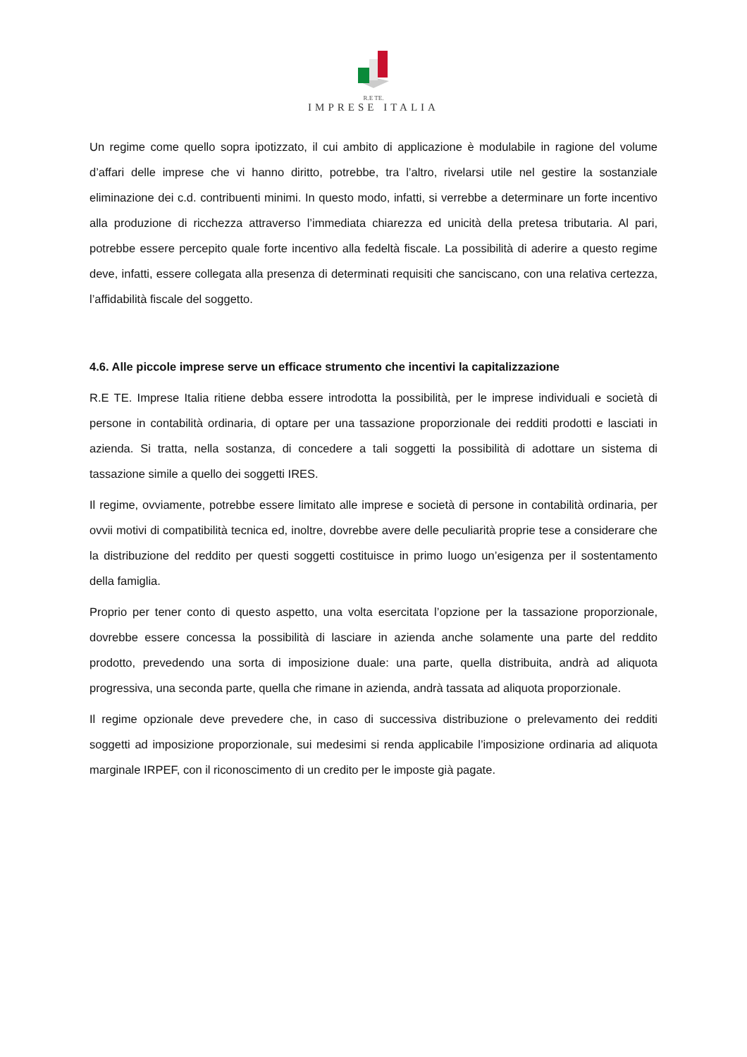R.E TE.
IMPRESE ITALIA
Un regime come quello sopra ipotizzato, il cui ambito di applicazione è modulabile in ragione del volume d’affari delle imprese che vi hanno diritto, potrebbe, tra l’altro, rivelarsi utile nel gestire la sostanziale eliminazione dei c.d. contribuenti minimi. In questo modo, infatti, si verrebbe a determinare un forte incentivo alla produzione di ricchezza attraverso l’immediata chiarezza ed unicità della pretesa tributaria. Al pari, potrebbe essere percepito quale forte incentivo alla fedeltà fiscale. La possibilità di aderire a questo regime deve, infatti, essere collegata alla presenza di determinati requisiti che sanciscano, con una relativa certezza, l’affidabilità fiscale del soggetto.
4.6. Alle piccole imprese serve un efficace strumento che incentivi la capitalizzazione
R.E TE. Imprese Italia ritiene debba essere introdotta la possibilità, per le imprese individuali e società di persone in contabilità ordinaria, di optare per una tassazione proporzionale dei redditi prodotti e lasciati in azienda. Si tratta, nella sostanza, di concedere a tali soggetti la possibilità di adottare un sistema di tassazione simile a quello dei soggetti IRES.
Il regime, ovviamente, potrebbe essere limitato alle imprese e società di persone in contabilità ordinaria, per ovvii motivi di compatibilità tecnica ed, inoltre, dovrebbe avere delle peculiarità proprie tese a considerare che la distribuzione del reddito per questi soggetti costituisce in primo luogo un’esigenza per il sostentamento della famiglia.
Proprio per tener conto di questo aspetto, una volta esercitata l’opzione per la tassazione proporzionale, dovrebbe essere concessa la possibilità di lasciare in azienda anche solamente una parte del reddito prodotto, prevedendo una sorta di imposizione duale: una parte, quella distribuita, andrà ad aliquota progressiva, una seconda parte, quella che rimane in azienda, andrà tassata ad aliquota proporzionale.
Il regime opzionale deve prevedere che, in caso di successiva distribuzione o prelevamento dei redditi soggetti ad imposizione proporzionale, sui medesimi si renda applicabile l’imposizione ordinaria ad aliquota marginale IRPEF, con il riconoscimento di un credito per le imposte già pagate.